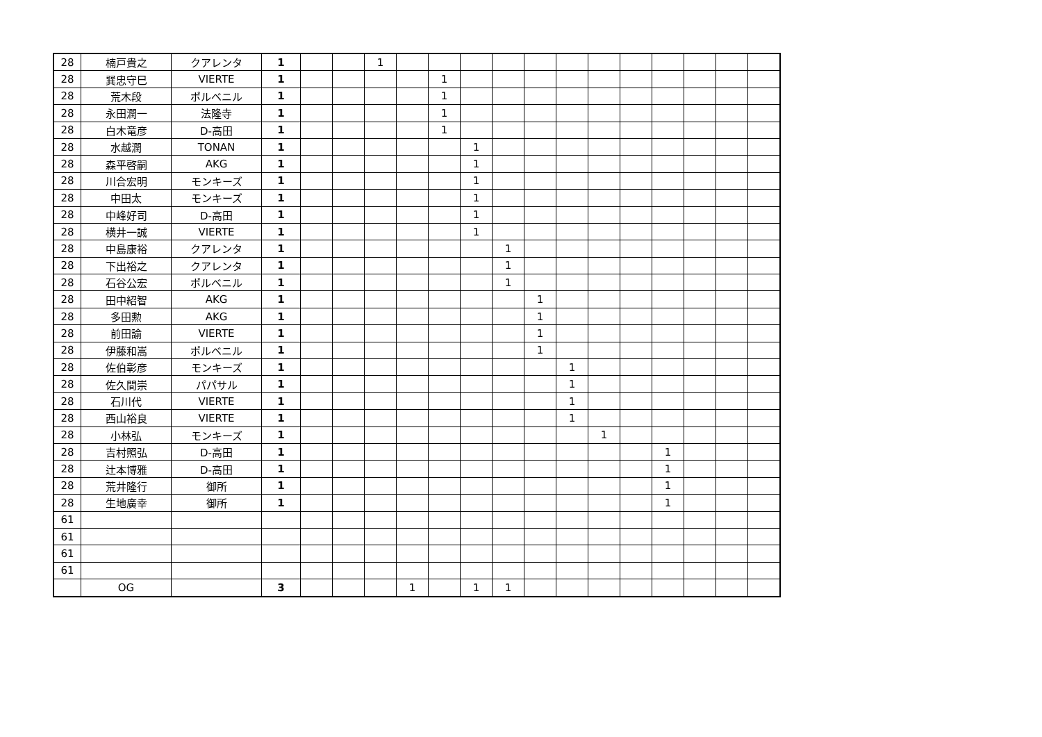| 28 | 楠戸貴之 | クアレンタ | 1 | | | 1 | | | | | | | | | | | | |
| 28 | 巽忠守巳 | VIERTE | 1 | | | | | 1 | | | | | | | | | | |
| 28 | 荒木段 | ポルベニル | 1 | | | | | 1 | | | | | | | | | | |
| 28 | 永田潤一 | 法隆寺 | 1 | | | | | 1 | | | | | | | | | | |
| 28 | 白木竜彦 | D-高田 | 1 | | | | | 1 | | | | | | | | | | |
| 28 | 水越潤 | TONAN | 1 | | | | | | 1 | | | | | | | | | |
| 28 | 森平啓嗣 | AKG | 1 | | | | | | 1 | | | | | | | | | |
| 28 | 川合宏明 | モンキーズ | 1 | | | | | | 1 | | | | | | | | | |
| 28 | 中田太 | モンキーズ | 1 | | | | | | 1 | | | | | | | | | |
| 28 | 中峰好司 | D-高田 | 1 | | | | | | 1 | | | | | | | | | |
| 28 | 横井一誠 | VIERTE | 1 | | | | | | 1 | | | | | | | | | |
| 28 | 中島康裕 | クアレンタ | 1 | | | | | | | 1 | | | | | | | | |
| 28 | 下出裕之 | クアレンタ | 1 | | | | | | | 1 | | | | | | | | |
| 28 | 石谷公宏 | ポルベニル | 1 | | | | | | | 1 | | | | | | | | |
| 28 | 田中紹智 | AKG | 1 | | | | | | | | 1 | | | | | | | |
| 28 | 多田勲 | AKG | 1 | | | | | | | | 1 | | | | | | | |
| 28 | 前田諭 | VIERTE | 1 | | | | | | | | 1 | | | | | | | |
| 28 | 伊藤和嵩 | ポルベニル | 1 | | | | | | | | 1 | | | | | | | |
| 28 | 佐伯彰彦 | モンキーズ | 1 | | | | | | | | | 1 | | | | | | |
| 28 | 佐久間崇 | パパサル | 1 | | | | | | | | | 1 | | | | | | |
| 28 | 石川代 | VIERTE | 1 | | | | | | | | | 1 | | | | | | |
| 28 | 西山裕良 | VIERTE | 1 | | | | | | | | | 1 | | | | | | |
| 28 | 小林弘 | モンキーズ | 1 | | | | | | | | | | 1 | | | | | |
| 28 | 吉村照弘 | D-高田 | 1 | | | | | | | | | | | | 1 | | | |
| 28 | 辻本博雅 | D-高田 | 1 | | | | | | | | | | | | 1 | | | |
| 28 | 荒井隆行 | 御所 | 1 | | | | | | | | | | | | 1 | | | |
| 28 | 生地廣幸 | 御所 | 1 | | | | | | | | | | | | 1 | | | |
| 61 | | | | | | | | | | | | | | | | | | |
| 61 | | | | | | | | | | | | | | | | | | |
| 61 | | | | | | | | | | | | | | | | | | |
| 61 | | | | | | | | | | | | | | | | | | |
| | OG | | 3 | | | | 1 | | 1 | 1 | | | | | | | | |